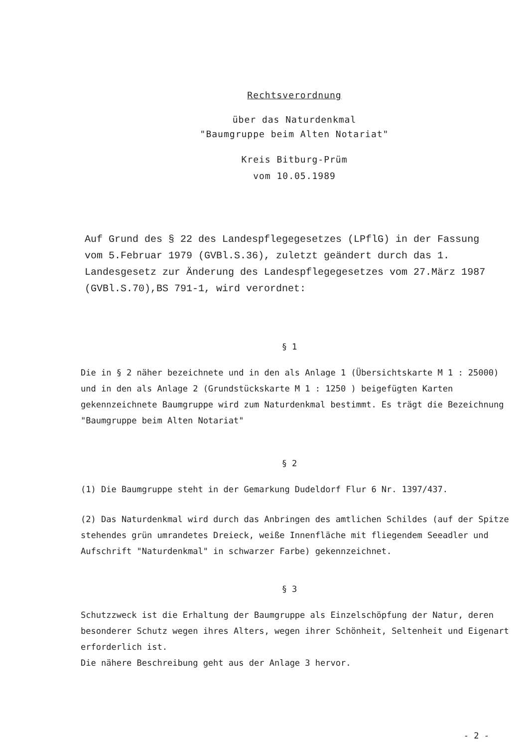Rechtsverordnung
über das Naturdenkmal
"Baumgruppe beim Alten Notariat"
Kreis Bitburg-Prüm
vom 10.05.1989
Auf Grund des § 22 des Landespflegegesetzes (LPflG) in der Fassung vom 5.Februar 1979 (GVBl.S.36), zuletzt geändert durch das 1. Landesgesetz zur Änderung des Landespflegegesetzes vom 27.März 1987 (GVBl.S.70),BS 791-1, wird verordnet:
§ 1
Die in § 2 näher bezeichnete und in den als Anlage 1 (Übersichtskarte M 1 : 25000) und in den als Anlage 2 (Grundstückskarte M 1 : 1250 ) beigefügten Karten gekennzeichnete Baumgruppe wird zum Naturdenkmal bestimmt. Es trägt die Bezeichnung "Baumgruppe beim Alten Notariat"
§ 2
(1) Die Baumgruppe steht in der Gemarkung Dudeldorf Flur 6 Nr. 1397/437.
(2) Das Naturdenkmal wird durch das Anbringen des amtlichen Schildes (auf der Spitze stehendes grün umrandetes Dreieck, weiße Innenfläche mit fliegendem Seeadler und Aufschrift "Naturdenkmal" in schwarzer Farbe) gekennzeichnet.
§ 3
Schutzzweck ist die Erhaltung der Baumgruppe als Einzelschöpfung der Natur, deren besonderer Schutz wegen ihres Alters, wegen ihrer Schönheit, Seltenheit und Eigenart erforderlich ist.
Die nähere Beschreibung geht aus der Anlage 3 hervor.
- 2 -